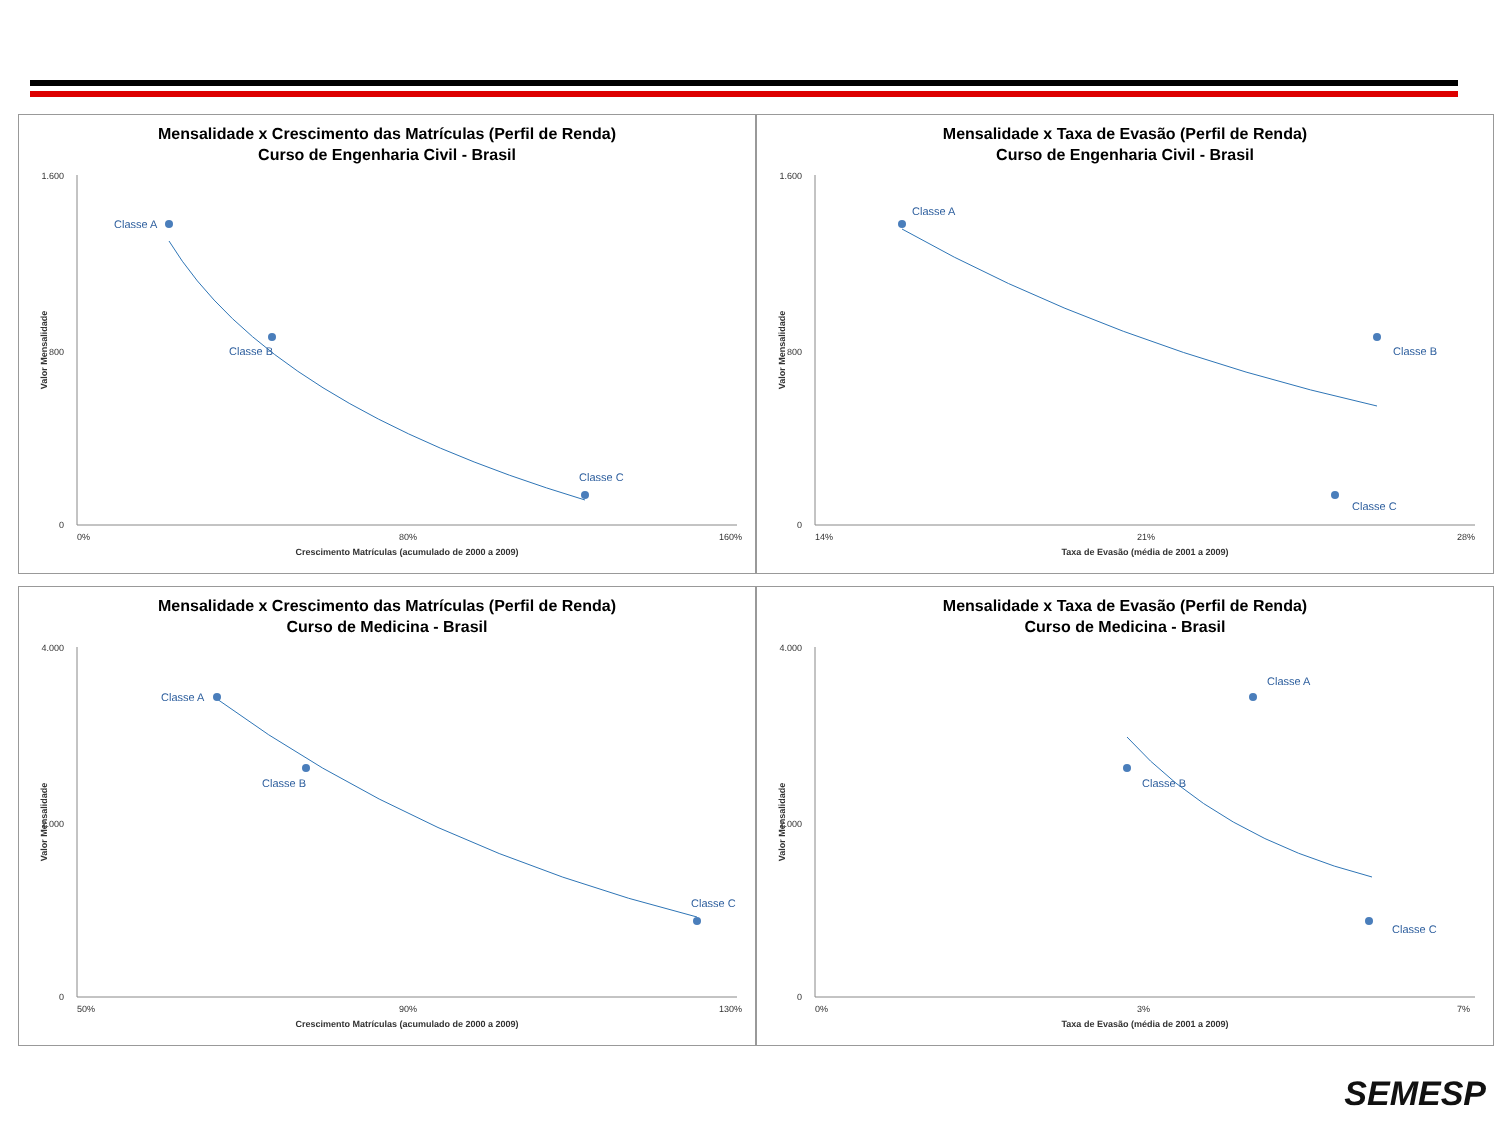Mensalidade x Crescimento das Matrículas (Perfil de Renda)
Curso de Engenharia Civil - Brasil
1.600
800
0
0%
80%
160%
Crescimento Matrículas (acumulado de 2000 a 2009)
Valor Mensalidade
Classe A
Classe B
Classe C
Mensalidade x Taxa de Evasão (Perfil de Renda)
Curso de Engenharia Civil - Brasil
1.600
800
0
14%
21%
28%
Taxa de Evasão (média de 2001 a 2009)
Valor Mensalidade
Classe A
Classe B
Classe C
Mensalidade x Crescimento das Matrículas (Perfil de Renda)
Curso de Medicina - Brasil
4.000
2.000
0
50%
90%
130%
Crescimento Matrículas (acumulado de 2000 a 2009)
Valor Mensalidade
Classe A
Classe B
Classe C
Mensalidade x Taxa de Evasão (Perfil de Renda)
Curso de Medicina - Brasil
4.000
2.000
0
0%
3%
7%
Taxa de Evasão (média de 2001 a 2009)
Valor Mensalidade
Classe A
Classe B
Classe C
SEMESP